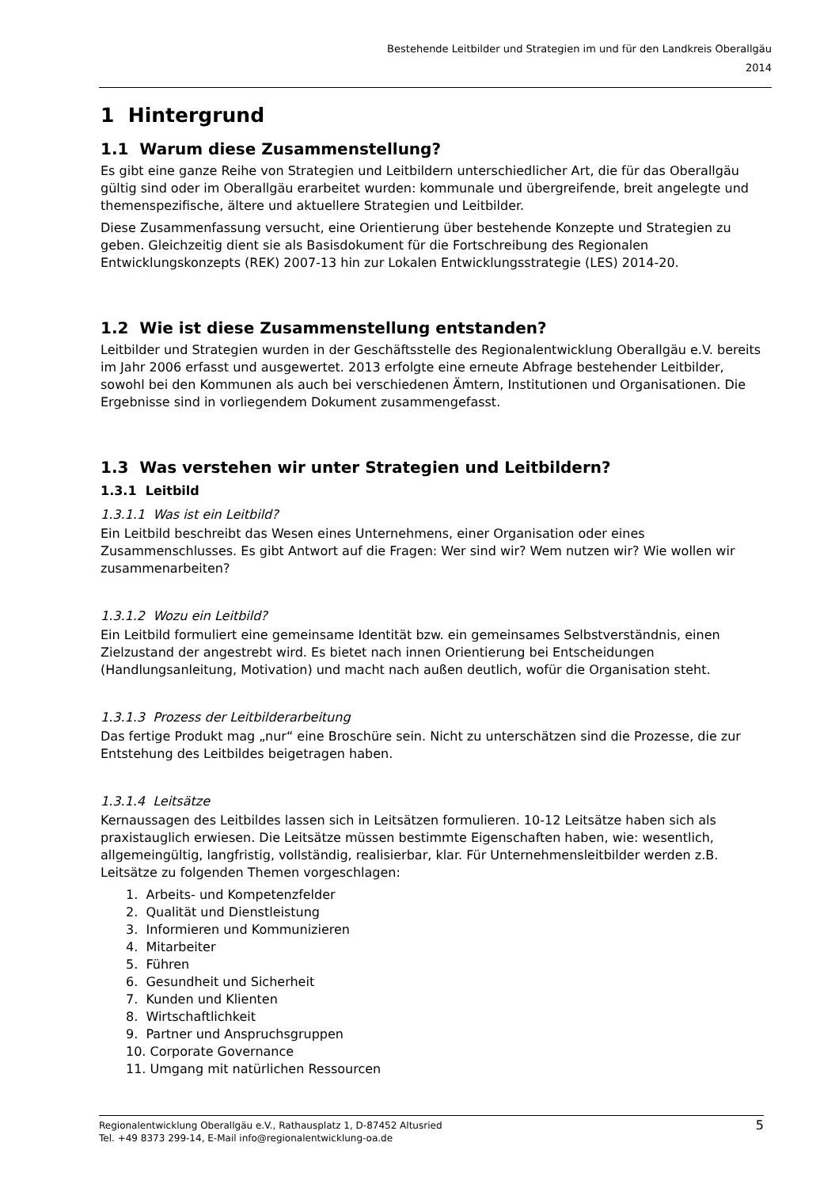Bestehende Leitbilder und Strategien im und für den Landkreis Oberallgäu
2014
1 Hintergrund
1.1 Warum diese Zusammenstellung?
Es gibt eine ganze Reihe von Strategien und Leitbildern unterschiedlicher Art, die für das Oberallgäu gültig sind oder im Oberallgäu erarbeitet wurden: kommunale und übergreifende, breit angelegte und themenspezifische, ältere und aktuellere Strategien und Leitbilder.
Diese Zusammenfassung versucht, eine Orientierung über bestehende Konzepte und Strategien zu geben. Gleichzeitig dient sie als Basisdokument für die Fortschreibung des Regionalen Entwicklungskonzepts (REK) 2007-13 hin zur Lokalen Entwicklungsstrategie (LES) 2014-20.
1.2 Wie ist diese Zusammenstellung entstanden?
Leitbilder und Strategien wurden in der Geschäftsstelle des Regionalentwicklung Oberallgäu e.V. bereits im Jahr 2006 erfasst und ausgewertet. 2013 erfolgte eine erneute Abfrage bestehender Leitbilder, sowohl bei den Kommunen als auch bei verschiedenen Ämtern, Institutionen und Organisationen. Die Ergebnisse sind in vorliegendem Dokument zusammengefasst.
1.3 Was verstehen wir unter Strategien und Leitbildern?
1.3.1 Leitbild
1.3.1.1 Was ist ein Leitbild?
Ein Leitbild beschreibt das Wesen eines Unternehmens, einer Organisation oder eines Zusammenschlusses. Es gibt Antwort auf die Fragen: Wer sind wir? Wem nutzen wir? Wie wollen wir zusammenarbeiten?
1.3.1.2 Wozu ein Leitbild?
Ein Leitbild formuliert eine gemeinsame Identität bzw. ein gemeinsames Selbstverständnis, einen Zielzustand der angestrebt wird. Es bietet nach innen Orientierung bei Entscheidungen (Handlungsanleitung, Motivation) und macht nach außen deutlich, wofür die Organisation steht.
1.3.1.3 Prozess der Leitbilderarbeitung
Das fertige Produkt mag „nur“ eine Broschüre sein. Nicht zu unterschätzen sind die Prozesse, die zur Entstehung des Leitbildes beigetragen haben.
1.3.1.4 Leitsätze
Kernaussagen des Leitbildes lassen sich in Leitsätzen formulieren. 10-12 Leitsätze haben sich als praxistauglich erwiesen. Die Leitsätze müssen bestimmte Eigenschaften haben, wie: wesentlich, allgemeingültig, langfristig, vollständig, realisierbar, klar. Für Unternehmensleitbilder werden z.B. Leitsätze zu folgenden Themen vorgeschlagen:
1. Arbeits- und Kompetenzfelder
2. Qualität und Dienstleistung
3. Informieren und Kommunizieren
4. Mitarbeiter
5. Führen
6. Gesundheit und Sicherheit
7. Kunden und Klienten
8. Wirtschaftlichkeit
9. Partner und Anspruchsgruppen
10. Corporate Governance
11. Umgang mit natürlichen Ressourcen
Regionalentwicklung Oberallgäu e.V., Rathausplatz 1, D-87452 Altusried
Tel. +49 8373 299-14, E-Mail info@regionalentwicklung-oa.de
5